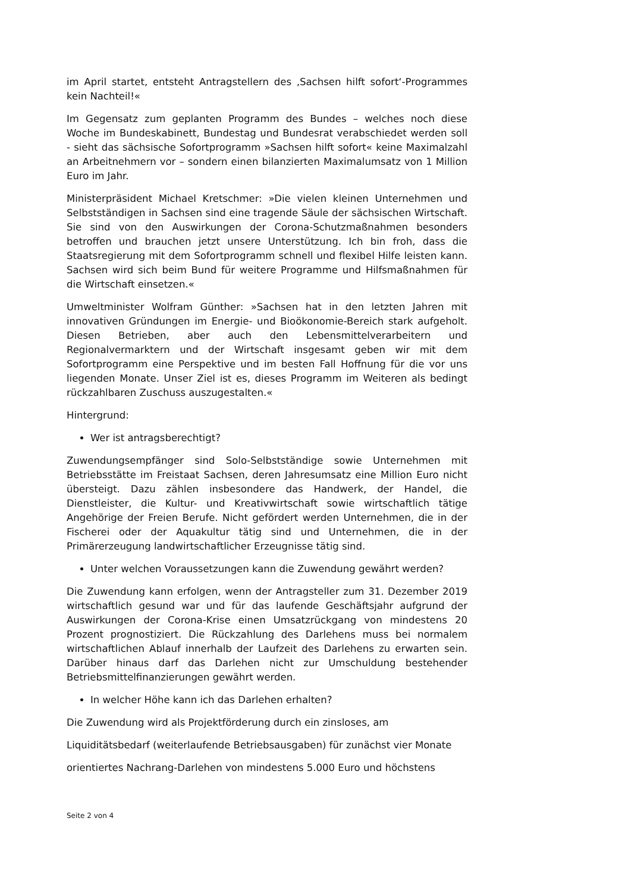im April startet, entsteht Antragstellern des ‚Sachsen hilft sofort‘-Programmes kein Nachteil!«
Im Gegensatz zum geplanten Programm des Bundes – welches noch diese Woche im Bundeskabinett, Bundestag und Bundesrat verabschiedet werden soll - sieht das sächsische Sofortprogramm »Sachsen hilft sofort« keine Maximalzahl an Arbeitnehmern vor – sondern einen bilanzierten Maximalumsatz von 1 Million Euro im Jahr.
Ministerpräsident Michael Kretschmer: »Die vielen kleinen Unternehmen und Selbstständigen in Sachsen sind eine tragende Säule der sächsischen Wirtschaft. Sie sind von den Auswirkungen der Corona-Schutzmaßnahmen besonders betroffen und brauchen jetzt unsere Unterstützung. Ich bin froh, dass die Staatsregierung mit dem Sofortprogramm schnell und flexibel Hilfe leisten kann. Sachsen wird sich beim Bund für weitere Programme und Hilfsmaßnahmen für die Wirtschaft einsetzen.«
Umweltminister Wolfram Günther: »Sachsen hat in den letzten Jahren mit innovativen Gründungen im Energie- und Bioökonomie-Bereich stark aufgeholt. Diesen Betrieben, aber auch den Lebensmittelverarbeitern und Regionalvermarktern und der Wirtschaft insgesamt geben wir mit dem Sofortprogramm eine Perspektive und im besten Fall Hoffnung für die vor uns liegenden Monate. Unser Ziel ist es, dieses Programm im Weiteren als bedingt rückzahlbaren Zuschuss auszugestalten.«
Hintergrund:
Wer ist antragsberechtigt?
Zuwendungsempfänger sind Solo-Selbstständige sowie Unternehmen mit Betriebsstätte im Freistaat Sachsen, deren Jahresumsatz eine Million Euro nicht übersteigt. Dazu zählen insbesondere das Handwerk, der Handel, die Dienstleister, die Kultur- und Kreativwirtschaft sowie wirtschaftlich tätige Angehörige der Freien Berufe. Nicht gefördert werden Unternehmen, die in der Fischerei oder der Aquakultur tätig sind und Unternehmen, die in der Primärerzeugung landwirtschaftlicher Erzeugnisse tätig sind.
Unter welchen Voraussetzungen kann die Zuwendung gewährt werden?
Die Zuwendung kann erfolgen, wenn der Antragsteller zum 31. Dezember 2019 wirtschaftlich gesund war und für das laufende Geschäftsjahr aufgrund der Auswirkungen der Corona-Krise einen Umsatzrückgang von mindestens 20 Prozent prognostiziert. Die Rückzahlung des Darlehens muss bei normalem wirtschaftlichen Ablauf innerhalb der Laufzeit des Darlehens zu erwarten sein. Darüber hinaus darf das Darlehen nicht zur Umschuldung bestehender Betriebsmittelfinanzierungen gewährt werden.
In welcher Höhe kann ich das Darlehen erhalten?
Die Zuwendung wird als Projektförderung durch ein zinsloses, am
Liquiditätsbedarf (weiterlaufende Betriebsausgaben) für zunächst vier Monate
orientiertes Nachrang-Darlehen von mindestens 5.000 Euro und höchstens
Seite 2 von 4